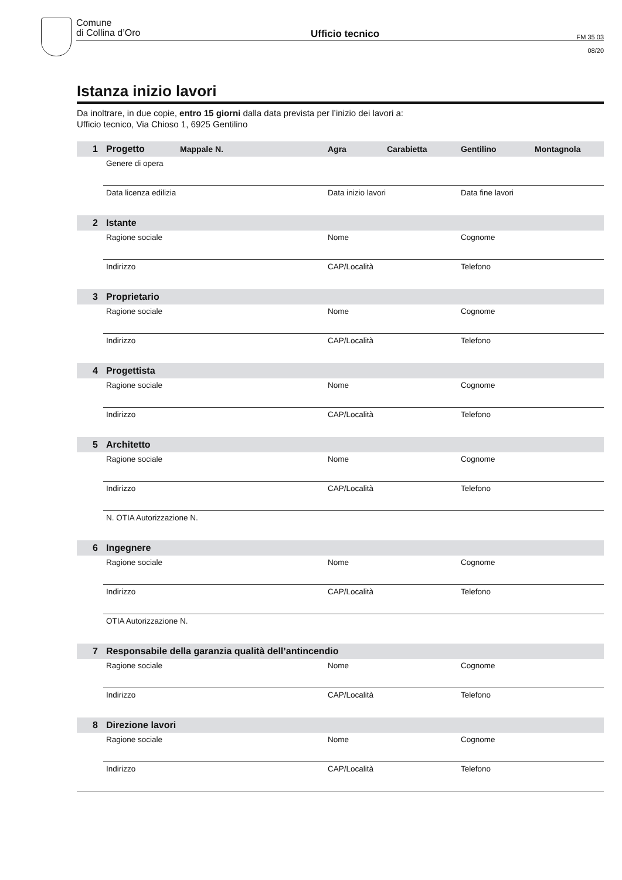Comune
di Collina d’Oro
Ufficio tecnico
FM 35 03
08/20
Istanza inizio lavori
Da inoltrare, in due copie, entro 15 giorni dalla data prevista per l’inizio dei lavori a:
Ufficio tecnico, Via Chioso 1, 6925 Gentilino
1 Progetto Mappale N. Agra Carabietta Gentilino Montagnola
Genere di opera
Data licenza edilizia Data inizio lavori Data fine lavori
2 Istante
Ragione sociale Nome Cognome
Indirizzo CAP/Località Telefono
3 Proprietario
Ragione sociale Nome Cognome
Indirizzo CAP/Località Telefono
4 Progettista
Ragione sociale Nome Cognome
Indirizzo CAP/Località Telefono
5 Architetto
Ragione sociale Nome Cognome
Indirizzo CAP/Località Telefono
N. OTIA Autorizzazione N.
6 Ingegnere
Ragione sociale Nome Cognome
Indirizzo CAP/Località Telefono
OTIA Autorizzazione N.
7 Responsabile della garanzia qualità dell’antincendio
Ragione sociale Nome Cognome
Indirizzo CAP/Località Telefono
8 Direzione lavori
Ragione sociale Nome Cognome
Indirizzo CAP/Località Telefono